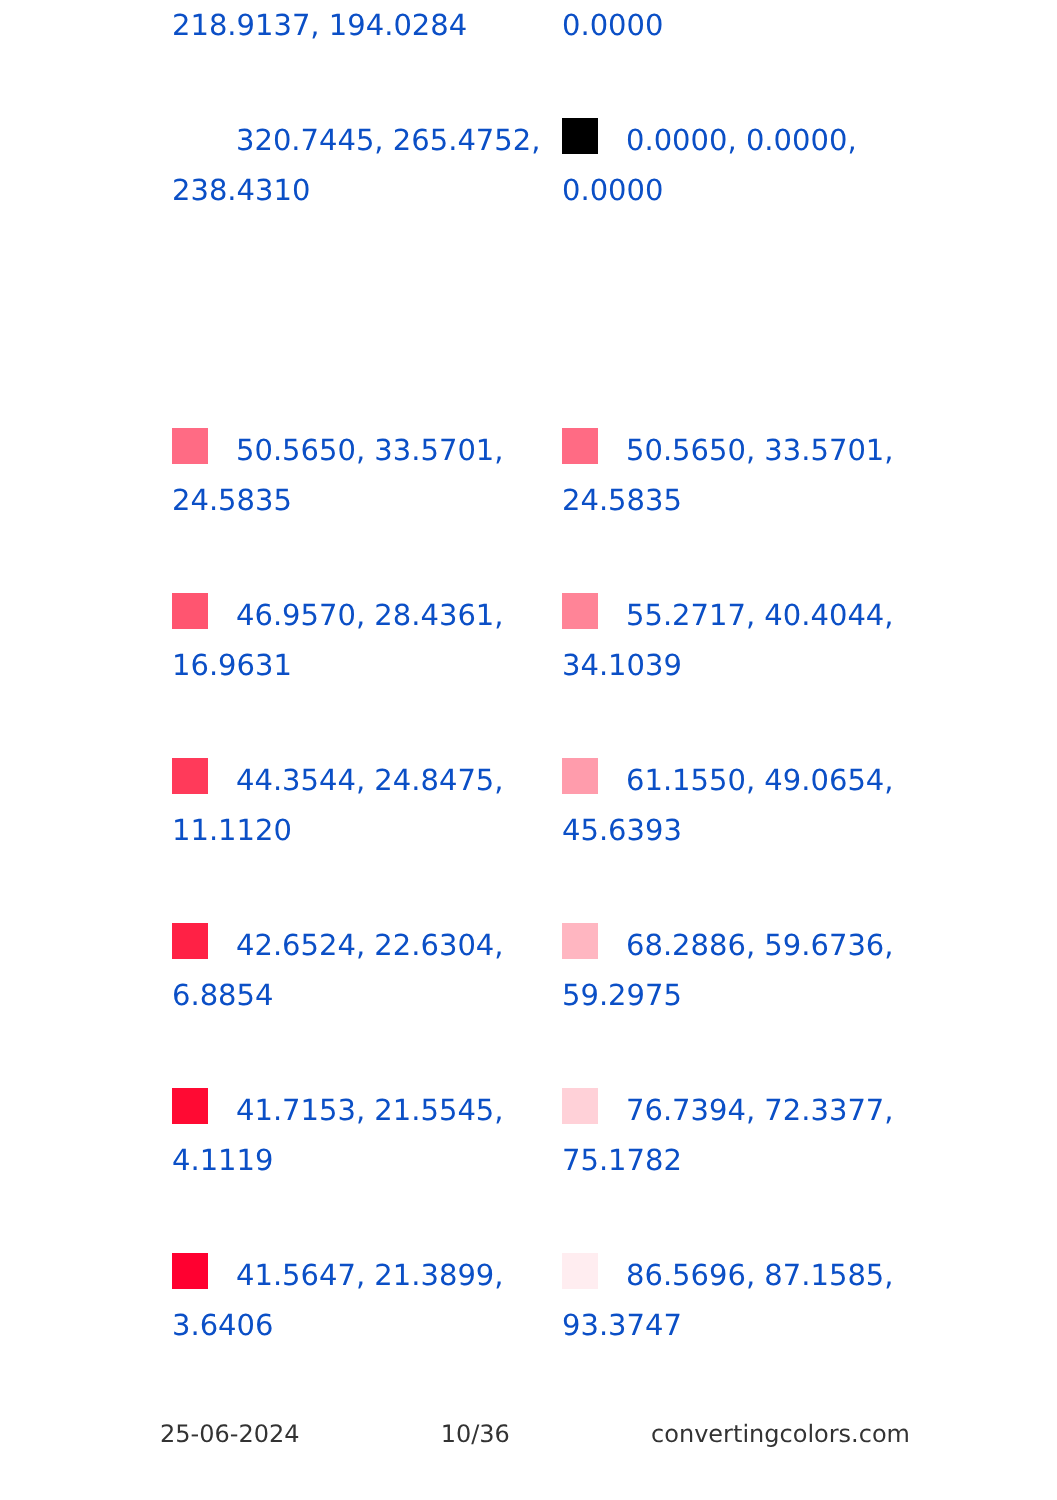| 218.9137, 194.0284 | 0.0000 |
| 320.7445, 265.4752, 238.4310 | 0.0000, 0.0000, 0.0000 |
| 50.5650, 33.5701, 24.5835 | 50.5650, 33.5701, 24.5835 |
| 46.9570, 28.4361, 16.9631 | 55.2717, 40.4044, 34.1039 |
| 44.3544, 24.8475, 11.1120 | 61.1550, 49.0654, 45.6393 |
| 42.6524, 22.6304, 6.8854 | 68.2886, 59.6736, 59.2975 |
| 41.7153, 21.5545, 4.1119 | 76.7394, 72.3377, 75.1782 |
| 41.5647, 21.3899, 3.6406 | 86.5696, 87.1585, 93.3747 |
25-06-2024 10/36 convertingcolors.com